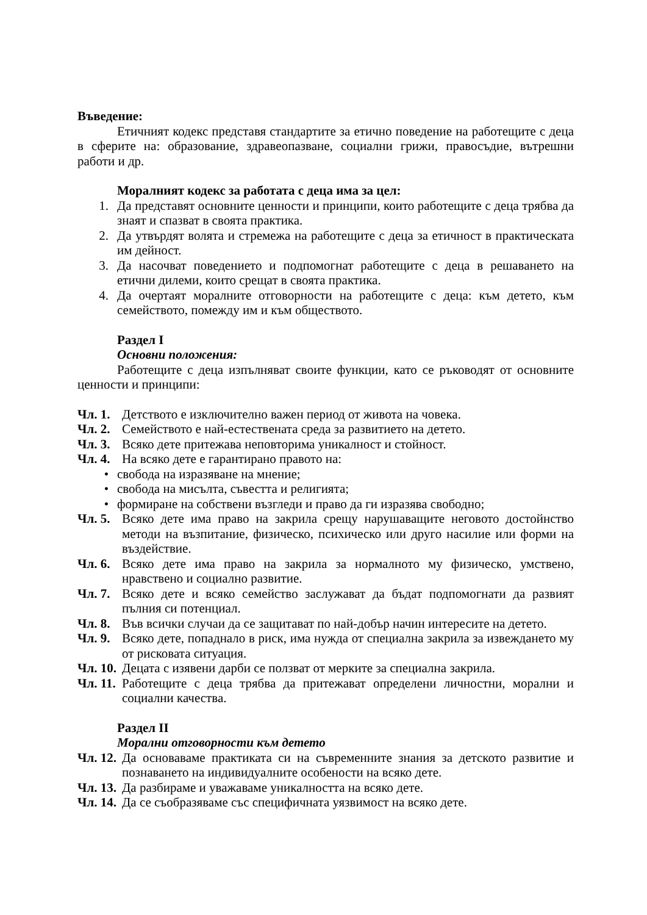Въведение:
Етичният кодекс представя стандартите за етично поведение на работещите с деца в сферите на: образование, здравеопазване, социални грижи, правосъдие, вътрешни работи и др.
Моралният кодекс за работата с деца има за цел:
1. Да представят основните ценности и принципи, които работещите с деца трябва да знаят и спазват в своята практика.
2. Да утвърдят волята и стремежа на работещите с деца за етичност в практическата им дейност.
3. Да насочват поведението и подпомогнат работещите с деца в решаването на етични дилеми, които срещат в своята практика.
4. Да очертаят моралните отговорности на работещите с деца: към детето, към семейството, помежду им и към обществото.
Раздел I
Основни положения:
Работещите с деца изпълняват своите функции, като се ръководят от основните ценности и принципи:
Чл. 1. Детството е изключително важен период от живота на човека.
Чл. 2. Семейството е най-естествената среда за развитието на детето.
Чл. 3. Всяко дете притежава неповторима уникалност и стойност.
Чл. 4. На всяко дете е гарантирано правото на:
• свобода на изразяване на мнение;
• свобода на мисълта, съвестта и религията;
• формиране на собствени възгледи и право да ги изразява свободно;
Чл. 5. Всяко дете има право на закрила срещу нарушаващите неговото достойнство методи на възпитание, физическо, психическо или друго насилие или форми на въздействие.
Чл. 6. Всяко дете има право на закрила за нормалното му физическо, умствено, нравствено и социално развитие.
Чл. 7. Всяко дете и всяко семейство заслужават да бъдат подпомогнати да развият пълния си потенциал.
Чл. 8. Във всички случаи да се защитават по най-добър начин интересите на детето.
Чл. 9. Всяко дете, попаднало в риск, има нужда от специална закрила за извеждането му от рисковата ситуация.
Чл. 10. Децата с изявени дарби се ползват от мерките за специална закрила.
Чл. 11. Работещите с деца трябва да притежават определени личностни, морални и социални качества.
Раздел II
Морални отговорности към детето
Чл. 12. Да основаваме практиката си на съвременните знания за детското развитие и познаването на индивидуалните особености на всяко дете.
Чл. 13. Да разбираме и уважаваме уникалността на всяко дете.
Чл. 14. Да се съобразяваме със специфичната уязвимост на всяко дете.